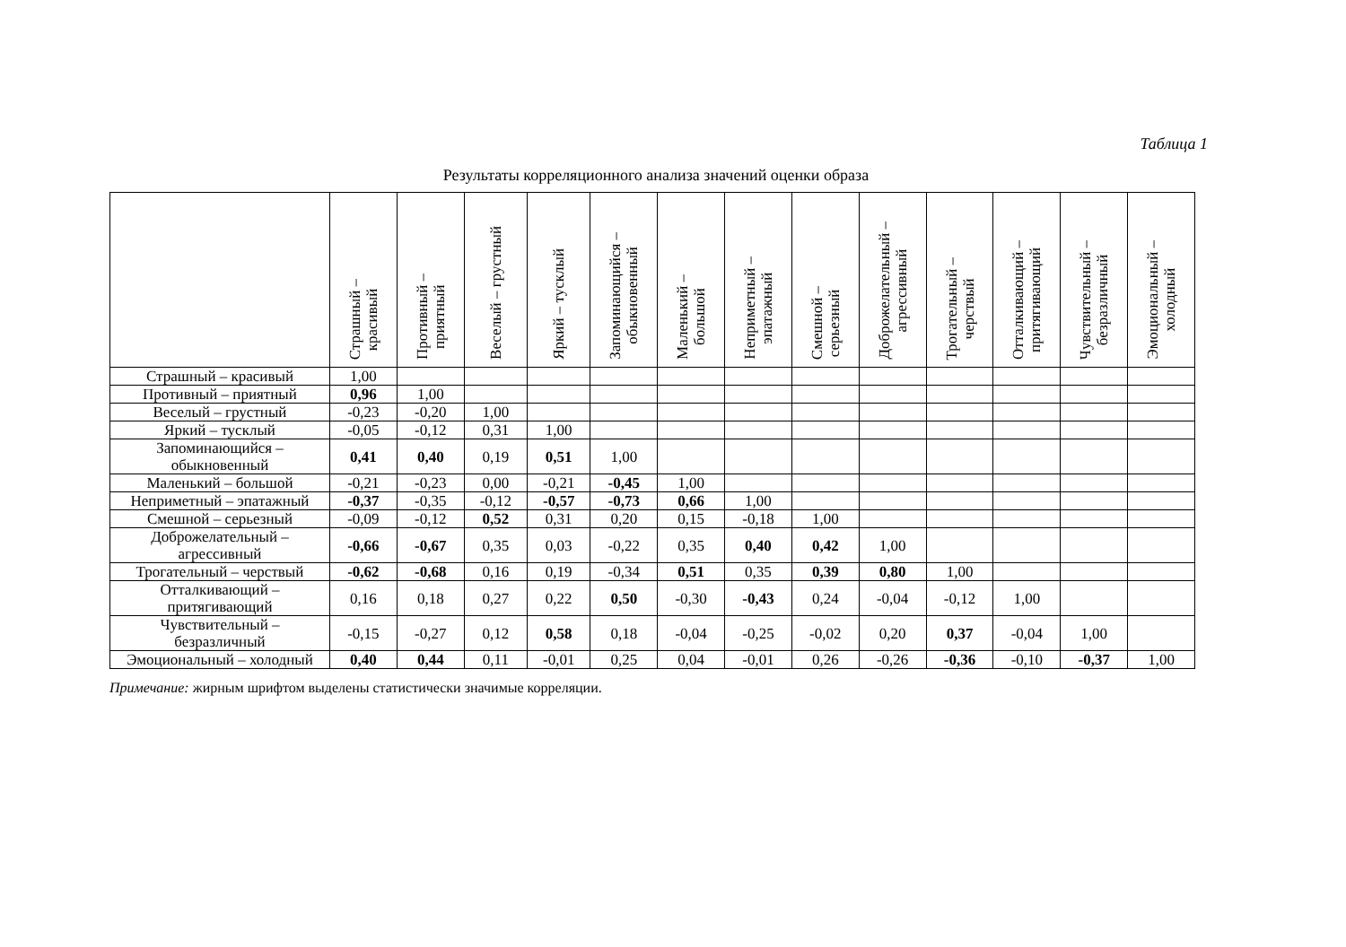Таблица 1
Результаты корреляционного анализа значений оценки образа
| | Страшный – красивый | Противный – приятный | Веселый – грустный | Яркий – тусклый | Запоминающийся – обыкновенный | Маленький – большой | Неприметный – эпатажный | Смешной – серьезный | Доброжелательный – агрессивный | Трогательный – черствый | Отталкивающий – притягивающий | Чувствительный – безразличный | Эмоциональный – холодный |
| --- | --- | --- | --- | --- | --- | --- | --- | --- | --- | --- | --- | --- | --- |
| Страшный – красивый | 1,00 | | | | | | | | | | | | |
| Противный – приятный | 0,96 | 1,00 | | | | | | | | | | | |
| Веселый – грустный | -0,23 | -0,20 | 1,00 | | | | | | | | | | |
| Яркий – тусклый | -0,05 | -0,12 | 0,31 | 1,00 | | | | | | | | | |
| Запоминающийся – обыкновенный | 0,41 | 0,40 | 0,19 | 0,51 | 1,00 | | | | | | | | |
| Маленький – большой | -0,21 | -0,23 | 0,00 | -0,21 | -0,45 | 1,00 | | | | | | | |
| Неприметный – эпатажный | -0,37 | -0,35 | -0,12 | -0,57 | -0,73 | 0,66 | 1,00 | | | | | | |
| Смешной – серьезный | -0,09 | -0,12 | 0,52 | 0,31 | 0,20 | 0,15 | -0,18 | 1,00 | | | | | |
| Доброжелательный – агрессивный | -0,66 | -0,67 | 0,35 | 0,03 | -0,22 | 0,35 | 0,40 | 0,42 | 1,00 | | | | |
| Трогательный – черствый | -0,62 | -0,68 | 0,16 | 0,19 | -0,34 | 0,51 | 0,35 | 0,39 | 0,80 | 1,00 | | | |
| Отталкивающий – притягивающий | 0,16 | 0,18 | 0,27 | 0,22 | 0,50 | -0,30 | -0,43 | 0,24 | -0,04 | -0,12 | 1,00 | | |
| Чувствительный – безразличный | -0,15 | -0,27 | 0,12 | 0,58 | 0,18 | -0,04 | -0,25 | -0,02 | 0,20 | 0,37 | -0,04 | 1,00 | |
| Эмоциональный – холодный | 0,40 | 0,44 | 0,11 | -0,01 | 0,25 | 0,04 | -0,01 | 0,26 | -0,26 | -0,36 | -0,10 | -0,37 | 1,00 |
Примечание: жирным шрифтом выделены статистически значимые корреляции.